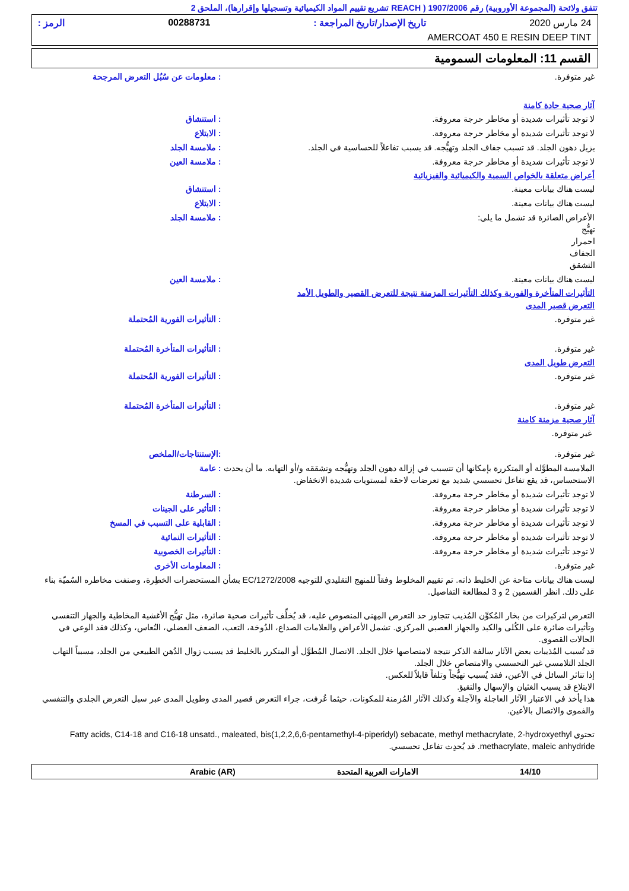تتفق ولائحة (المجموعة الأوروبية) رقم 1907/2006 ( REACH تشريع تقييم المواد الكيميائية وتسجيلها وإقرارها)، الملحق 2
24 مارس 2020 تاريخ الإصدار/تاريخ المراجعة : 00288731 الرمز :
AMERCOAT 450 E RESIN DEEP TINT
القسم 11: المعلومات السمومية
غير متوفرة.: معلومات عن سُبُل التعرض المرجحة
آثار صحية حادة كامنة
لا توجد تأثيرات شديدة أو مخاطر حرجة معروفة.: استنشاق
لا توجد تأثيرات شديدة أو مخاطر حرجة معروفة.: الابتلاع
يزيل دهون الجلد. قد تسبب جفاف الجلد وتهيُّجه. قد يسبب تفاعلاً للحساسية في الجلد.: ملامسة الجلد
لا توجد تأثيرات شديدة أو مخاطر حرجة معروفة.: ملامسة العين
أعراض متعلقة بالخواص السمية والكيميائية والفيزيائية
ليست هناك بيانات معينة.: استنشاق
ليست هناك بيانات معينة.: الابتلاع
الأعراض الضائرة قد تشمل ما يلي:
تهيُّج
احمرار
الجفاف
التشقق: ملامسة الجلد
ليست هناك بيانات معينة.: ملامسة العين
التأثيرات المتأخرة والفورية وكذلك التأثيرات المزمنة نتيجة للتعرض القصير والطويل الأمد
التعرض قصير المدى
غير متوفرة.: التأثيرات الفورية المُحتملة
غير متوفرة.: التأثيرات المتأخرة المُحتملة
التعرض طويل المدى
غير متوفرة.: التأثيرات الفورية المُحتملة
غير متوفرة.: التأثيرات المتأخرة المُحتملة
آثار صحية مزمنة كامنة
غير متوفرة.
غير متوفرة.:الإستنتاجات/الملخص
الملامسة المطوَّلة أو المتكررة بإمكانها أن تتسبب في إزالة دهون الجلد وتهيُّجه وتشققه و/أو التهابه. ما أن يحدث الاستحساس، قد يقع تفاعل تحسسي شديد مع تعرضات لاحقة لمستويات شديدة الانخفاض.: عامة
لا توجد تأثيرات شديدة أو مخاطر حرجة معروفة.: السرطنة
لا توجد تأثيرات شديدة أو مخاطر حرجة معروفة.: التأثير على الجينات
لا توجد تأثيرات شديدة أو مخاطر حرجة معروفة.: القابلية على التسبب في المسخ
لا توجد تأثيرات شديدة أو مخاطر حرجة معروفة.: التأثيرات النمائية
لا توجد تأثيرات شديدة أو مخاطر حرجة معروفة.: التأثيرات الخصوبية
غير متوفرة.: المعلومات الأخرى
ليست هناك بيانات متاحة عن الخليط ذاته. تم تقييم المخلوط وفقاً للمنهج التقليدي للتوجيه EC/1272/2008 بشأن المستحضرات الخطِرة، وصنفت مخاطره السُميّة بناء على ذلك. انظر القسمين 2 و 3 لمطالعة التفاصيل.
التعرض لتركيزات من بخار المُكوِّن المُذيب تتجاوز حد التعرض المِهني المنصوص عليه، قد يُخلِّف تأثيرات صحية ضائرة، مثل تهيُّج الأغشية المخاطية والجهاز التنفسي وتأثيرات ضائرة على الكُلى والكبد والجهاز العصبي المركزي. تشمل الأعراض والعلامات الصداع، الدُوخة، التعب، الضعف العضلي، النُعاس، وكذلك فقد الوعي في الحالات القصوى.
قد تُسبب المُذيبات بعض الآثار سالفة الذكر نتيجة لامتصاصها خلال الجلد. الاتصال المُطوَّل أو المتكرر بالخليط قد يسبب زوال الدُهن الطبيعي من الجلد، مسبباً التهاب الجلد التلامسي غير التحسسي والامتصاص خلال الجلد.
إذا تناثر السائل في الأعين، فقد يُسبب تهيُّجاً وتلفاً قابلاً للعكس.
الابتلاع قد يسبب الغثيان والإسهال والتقيؤ.
هذا يأخذ في الاعتبار الآثار العاجلة والآجلة وكذلك الآثار المُزمنة للمكونات، حيثما عُرفت، جراء التعرض قصير المدى وطويل المدى عبر سبل التعرض الجلدي والتنفسي والفموي والاتصال بالأعين.
تحتوي Fatty acids, C14-18 and C16-18 unsatd., maleated, bis(1,2,2,6,6-pentamethyl-4-piperidyl) sebacate, methyl methacrylate, 2-hydroxyethyl methacrylate, maleic anhydride. قد يُحدِث تفاعل تحسسي.
14/10 الامارات العربية المتحدة Arabic (AR)